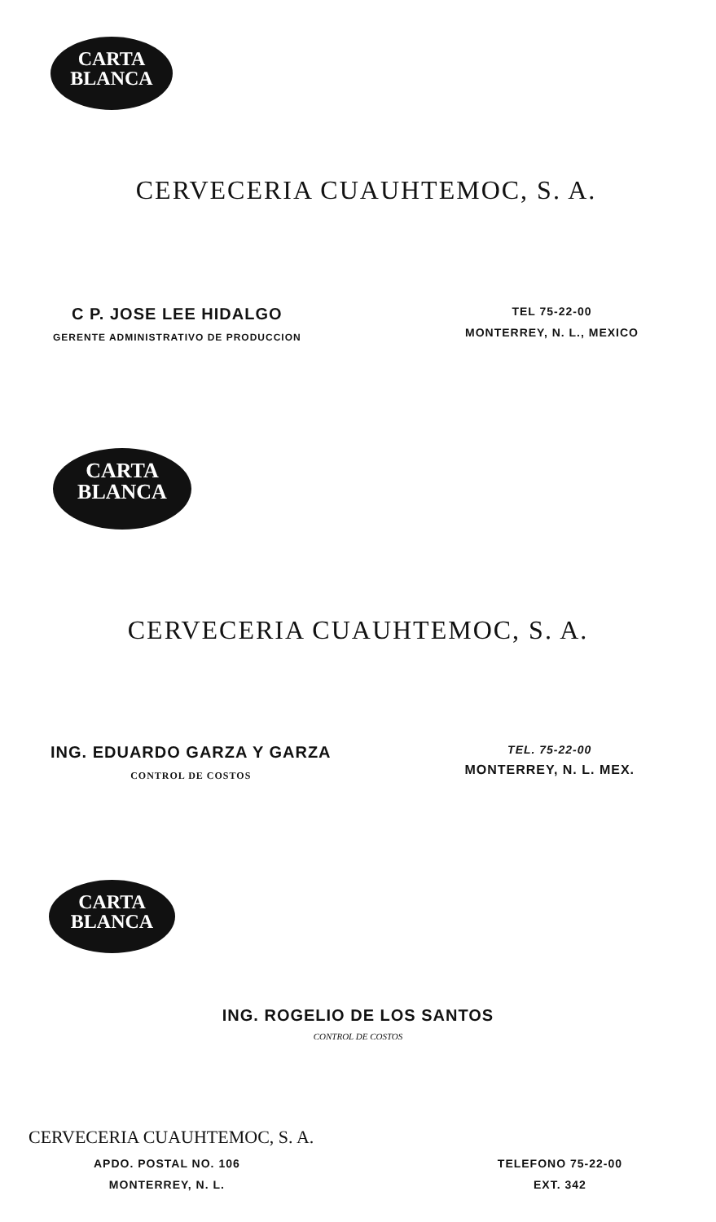CARTA
BLANCA
CERVECERIA CUAUHTEMOC, S. A.
C P. JOSE LEE HIDALGO
GERENTE ADMINISTRATIVO DE PRODUCCION
TEL 75-22-00
MONTERREY, N. L., MEXICO
CARTA
BLANCA
CERVECERIA CUAUHTEMOC, S. A.
ING. EDUARDO GARZA Y GARZA
CONTROL DE COSTOS
TEL. 75-22-00
MONTERREY, N. L. MEX.
CARTA
BLANCA
ING. ROGELIO DE LOS SANTOS
CONTROL DE COSTOS
CERVECERIA CUAUHTEMOC, S. A.
APDO. POSTAL NO. 106
MONTERREY, N. L.
TELEFONO 75-22-00
EXT. 342